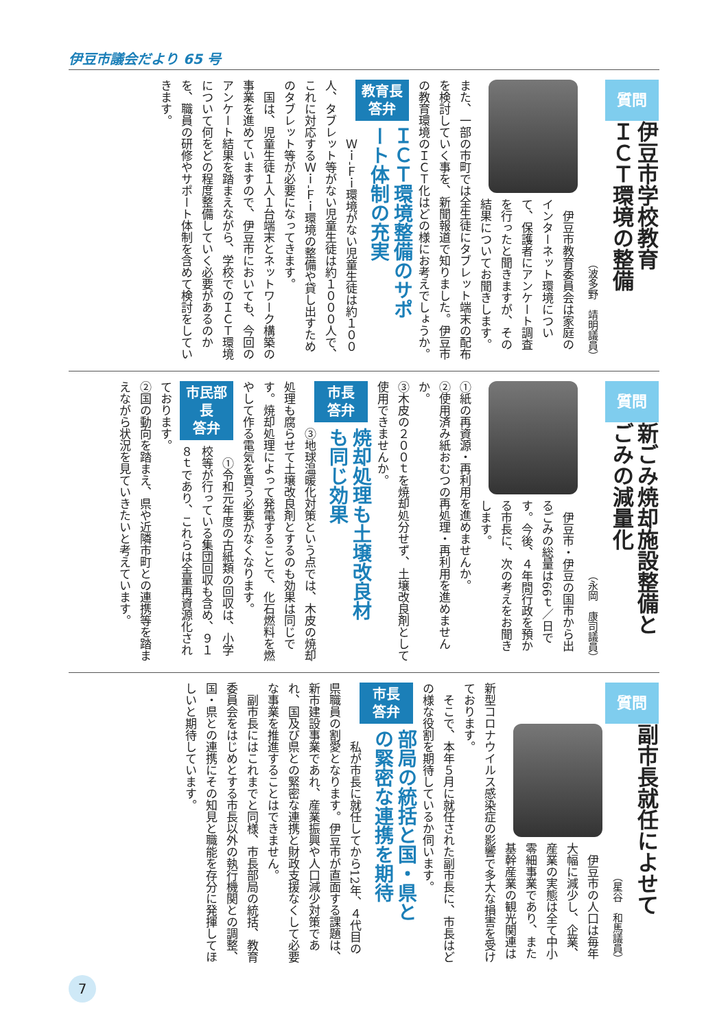伊豆市議会だより 65 号
質問
伊豆市学校教育
ＩＣＴ環境の整備
（波多野　靖明議員）
　伊豆市教育委員会は家庭のインターネット環境について、保護者にアンケート調査を行ったと聞きますが、その結果についてお聞きします。また、一部の市町では全生徒にタブレット端末の配布を検討していく事を、新聞報道で知りました。伊豆市の教育環境のＩＣＴ化はどの様にお考えでしょうか。
教育長
答弁
ＩＣＴ環境整備のサポ
ート体制の充実
　Ｗｉ‐Ｆｉ環境がない児童生徒は約１００人、タブレット等がない児童生徒は約１０００人で、これに対応するＷｉ‐Ｆｉ環境の整備や貸し出すためのタブレット等が必要になってきます。
　国は、児童生徒１人１台端末とネットワーク構築の事業を進めていますので、伊豆市においても、今回のアンケート結果を踏まえながら、学校でのＩＣＴ環境について何をどの程度整備していく必要があるのかを、職員の研修やサポート体制を含めて検討をしていきます。
質問
新ごみ焼却施設整備と
ごみの減量化
（永岡　康司議員）
　伊豆市・伊豆の国市から出るごみの総量は66ｔ／日です。今後、４年間行政を預かる市長に、次の考えをお聞きします。
①紙の再資源・再利用を進めませんか。
②使用済み紙おむつの再処理・再利用を進めませんか。
③木皮の２００ｔを焼却処分せず、土壌改良剤として使用できませんか。
市長
答弁
焼却処理も土壌改良材
も同じ効果
③地球温暖化対策という点では、木皮の焼却処理も腐らせて土壌改良剤とするのも効果は同じです。焼却処理によって発電することで、化石燃料を燃やして作る電気を買う必要がなくなります。
市民部長
答弁
　①令和元年度の古紙類の回収は、小学校等が行っている集団回収も含め、９１８ｔであり、これらは全量再資源化されております。
②国の動向を踏まえ、県や近隣市町との連携等を踏まえながら状況を見ていきたいと考えています。
質問
副市長就任によせて
（星谷　和馬議員）
　伊豆市の人口は毎年大幅に減少し、企業、産業の実態は全て中小零細事業であり、また基幹産業の観光関連は新型コロナウイルス感染症の影響で多大な損害を受けております。
　そこで、本年５月に就任された副市長に、市長はどの様な役割を期待しているか伺います。
市長
答弁
部局の統括と国・県と
の緊密な連携を期待
　私が市長に就任してから12年、４代目の県職員の割愛となります。伊豆市が直面する課題は、新市建設事業であれ、産業振興や人口減少対策であれ、国及び県との緊密な連携と財政支援なくして必要な事業を推進することはできません。
　副市長にはこれまでと同様、市長部局の統括、教育委員会をはじめとする市長以外の執行機関との調整、国・県との連携にその知見と職能を存分に発揮してほしいと期待しています。
7